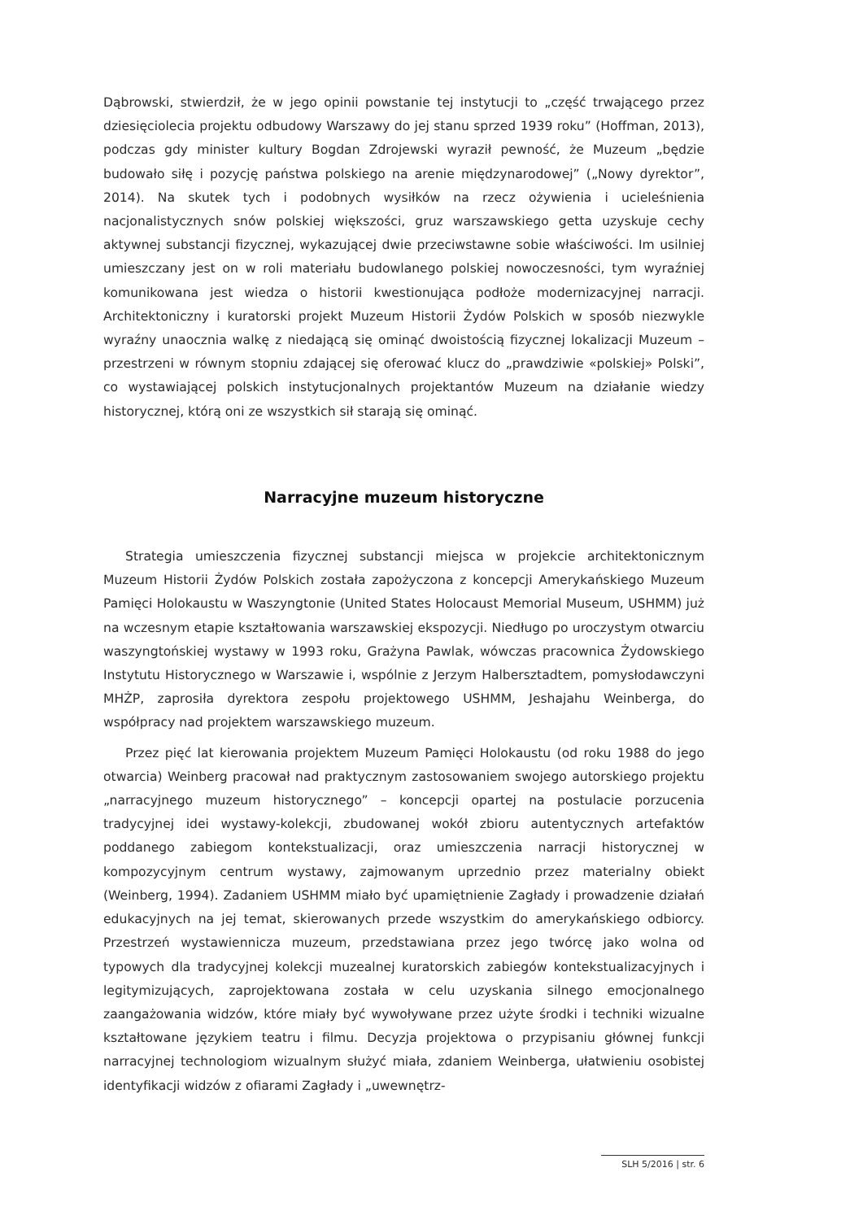Dąbrowski, stwierdził, że w jego opinii powstanie tej instytucji to „część trwającego przez dziesięciolecia projektu odbudowy Warszawy do jej stanu sprzed 1939 roku” (Hoffman, 2013), podczas gdy minister kultury Bogdan Zdrojewski wyraził pewność, że Muzeum „będzie budowało siłę i pozycję państwa polskiego na arenie międzynarodowej” („Nowy dyrektor”, 2014). Na skutek tych i podobnych wysiłków na rzecz ożywienia i ucieleśnienia nacjonalistycznych snów polskiej większości, gruz warszawskiego getta uzyskuje cechy aktywnej substancji fizycznej, wykazującej dwie przeciwstawne sobie właściwości. Im usilniej umieszczany jest on w roli materiału budowlanego polskiej nowoczesności, tym wyraźniej komunikowana jest wiedza o historii kwestionująca podłoże modernizacyjnej narracji. Architektoniczny i kuratorski projekt Muzeum Historii Żydów Polskich w sposób niezwykle wyraźny unaocznia walkę z niedającą się ominąć dwoistością fizycznej lokalizacji Muzeum – przestrzeni w równym stopniu zdającej się oferować klucz do „prawdziwie «polskiej» Polski”, co wystawiającej polskich instytucjonalnych projektantów Muzeum na działanie wiedzy historycznej, którą oni ze wszystkich sił starają się ominąć.
Narracyjne muzeum historyczne
Strategia umieszczenia fizycznej substancji miejsca w projekcie architektonicznym Muzeum Historii Żydów Polskich została zapożyczona z koncepcji Amerykańskiego Muzeum Pamięci Holokaustu w Waszyngtonie (United States Holocaust Memorial Museum, USHMM) już na wczesnym etapie kształtowania warszawskiej ekspozycji. Niedługo po uroczystym otwarciu waszyngtońskiej wystawy w 1993 roku, Grażyna Pawlak, wówczas pracownica Żydowskiego Instytutu Historycznego w Warszawie i, wspólnie z Jerzym Halbersztadtem, pomysłodawczyni MHŻP, zaprosiła dyrektora zespołu projektowego USHMM, Jeshajahu Weinberga, do współpracy nad projektem warszawskiego muzeum.
Przez pięć lat kierowania projektem Muzeum Pamięci Holokaustu (od roku 1988 do jego otwarcia) Weinberg pracował nad praktycznym zastosowaniem swojego autorskiego projektu „narracyjnego muzeum historycznego” – koncepcji opartej na postulacie porzucenia tradycyjnej idei wystawy-kolekcji, zbudowanej wokół zbioru autentycznych artefaktów poddanego zabiegom kontekstualizacji, oraz umieszczenia narracji historycznej w kompozycyjnym centrum wystawy, zajmowanym uprzednio przez materialny obiekt (Weinberg, 1994). Zadaniem USHMM miało być upamiętnienie Zagłady i prowadzenie działań edukacyjnych na jej temat, skierowanych przede wszystkim do amerykańskiego odbiorcy. Przestrzeń wystawiennicza muzeum, przedstawiana przez jego twórcę jako wolna od typowych dla tradycyjnej kolekcji muzealnej kuratorskich zabiegów kontekstualizacyjnych i legitymizujących, zaprojektowana została w celu uzyskania silnego emocjonalnego zaangażowania widzów, które miały być wywoływane przez użyte środki i techniki wizualne kształtowane językiem teatru i filmu. Decyzja projektowa o przypisaniu głównej funkcji narracyjnej technologiom wizualnym służyć miała, zdaniem Weinberga, ułatwieniu osobistej identyfikacji widzów z ofiarami Zagłady i „uwewnętrz-
SLH 5/2016 | str. 6